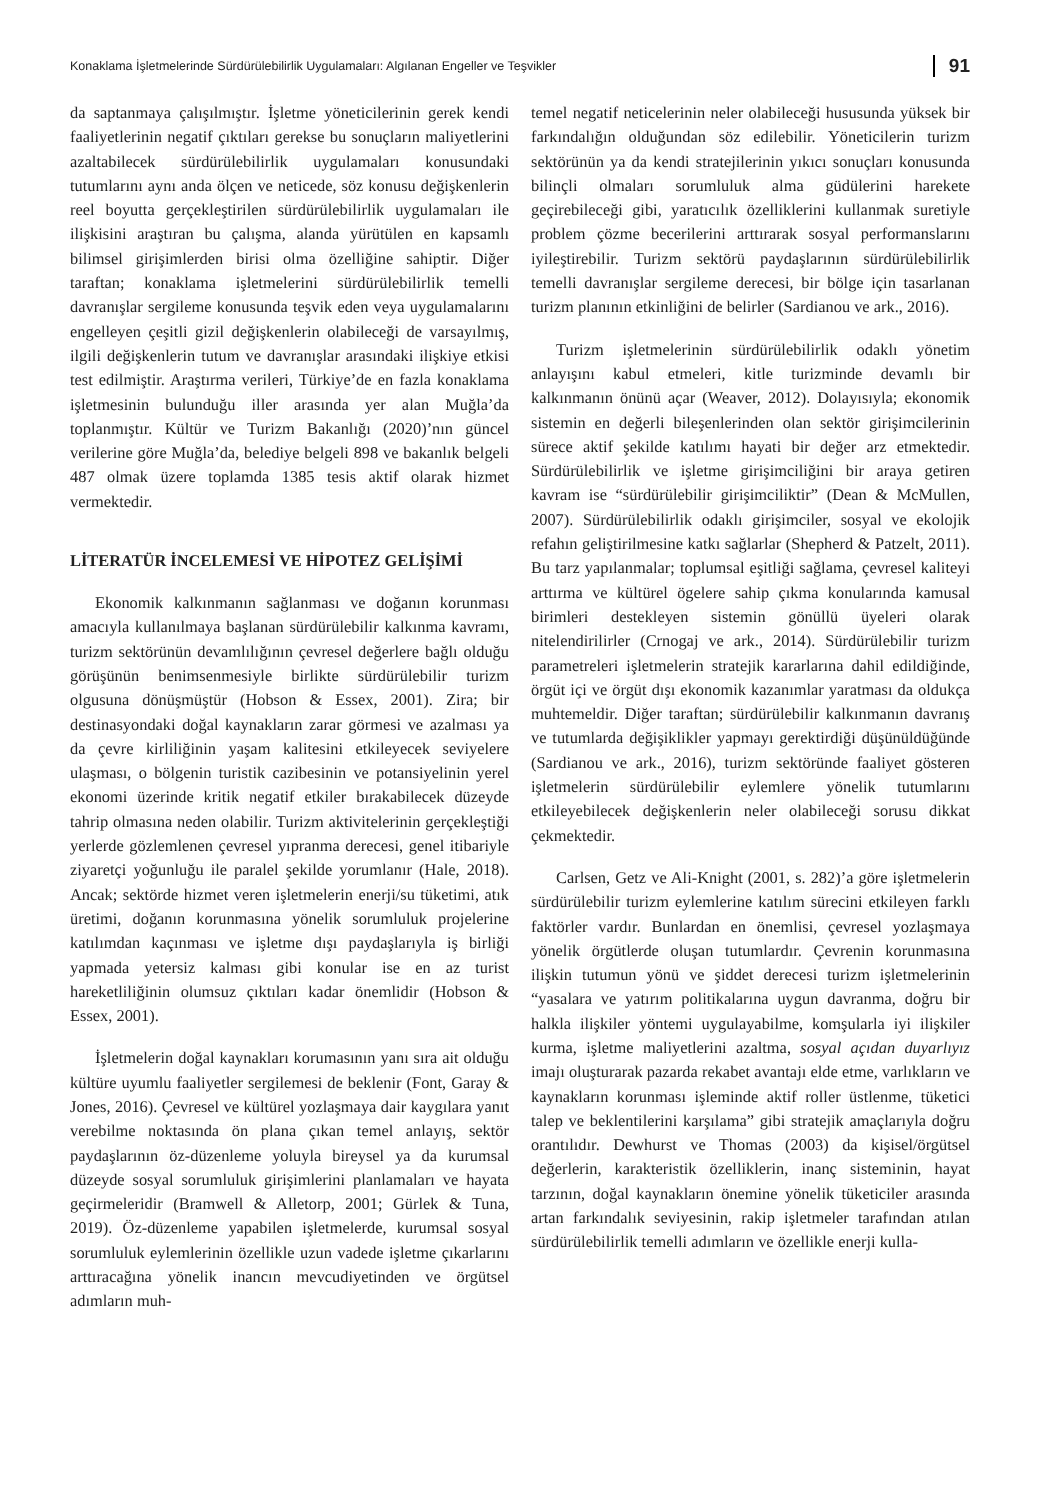Konaklama İşletmelerinde Sürdürülebilirlik Uygulamaları: Algılanan Engeller ve Teşvikler 91
da saptanmaya çalışılmıştır. İşletme yöneticilerinin gerek kendi faaliyetlerinin negatif çıktıları gerekse bu sonuçların maliyetlerini azaltabilecek sürdürülebilirlik uygulamaları konusundaki tutumlarını aynı anda ölçen ve neticede, söz konusu değişkenlerin reel boyutta gerçekleştirilen sürdürülebilirlik uygulamaları ile ilişkisini araştıran bu çalışma, alanda yürütülen en kapsamlı bilimsel girişimlerden birisi olma özelliğine sahiptir. Diğer taraftan; konaklama işletmelerini sürdürülebilirlik temelli davranışlar sergileme konusunda teşvik eden veya uygulamalarını engelleyen çeşitli gizil değişkenlerin olabileceği de varsayılmış, ilgili değişkenlerin tutum ve davranışlar arasındaki ilişkiye etkisi test edilmiştir. Araştırma verileri, Türkiye’de en fazla konaklama işletmesinin bulunduğu iller arasında yer alan Muğla’da toplanmıştır. Kültür ve Turizm Bakanlığı (2020)’nın güncel verilerine göre Muğla’da, belediye belgeli 898 ve bakanlık belgeli 487 olmak üzere toplamda 1385 tesis aktif olarak hizmet vermektedir.
LİTERATÜR İNCELEMESİ VE HİPOTEZ GELİŞİMİ
Ekonomik kalkınmanın sağlanması ve doğanın korunması amacıyla kullanılmaya başlanan sürdürülebilir kalkınma kavramı, turizm sektörünün devamlılığının çevresel değerlere bağlı olduğu görüşünün benimsenmesiyle birlikte sürdürülebilir turizm olgusuna dönüşmüştür (Hobson & Essex, 2001). Zira; bir destinasyondaki doğal kaynakların zarar görmesi ve azalması ya da çevre kirliliğinin yaşam kalitesini etkileyecek seviyelere ulaşması, o bölgenin turistik cazibesinin ve potansiyelinin yerel ekonomi üzerinde kritik negatif etkiler bırakabilecek düzeyde tahrip olmasına neden olabilir. Turizm aktivitelerinin gerçekleştiği yerlerde gözlemlenen çevresel yıpranma derecesi, genel itibariyle ziyaretçi yoğunluğu ile paralel şekilde yorumlanır (Hale, 2018). Ancak; sektörde hizmet veren işletmelerin enerji/su tüketimi, atık üretimi, doğanın korunmasına yönelik sorumluluk projelerine katılımdan kaçınması ve işletme dışı paydaşlarıyla iş birliği yapmada yetersiz kalması gibi konular ise en az turist hareketliliğinin olumsuz çıktıları kadar önemlidir (Hobson & Essex, 2001).
İşletmelerin doğal kaynakları korumasının yanı sıra ait olduğu kültüre uyumlu faaliyetler sergilemesi de beklenir (Font, Garay & Jones, 2016). Çevresel ve kültürel yozlaşmaya dair kaygılara yanıt verebilme noktasında ön plana çıkan temel anlayış, sektör paydaşlarının öz-düzenleme yoluyla bireysel ya da kurumsal düzeyde sosyal sorumluluk girişimlerini planlamaları ve hayata geçirmeleridir (Bramwell & Alletorp, 2001; Gürlek & Tuna, 2019). Öz-düzenleme yapabilen işletmelerde, kurumsal sosyal sorumluluk eylemlerinin özellikle uzun vadede işletme çıkarlarını arttıracağına yönelik inancın mevcudiyetinden ve örgütsel adımların muh-
temel negatif neticelerinin neler olabileceği hususunda yüksek bir farkındalığın olduğundan söz edilebilir. Yöneticilerin turizm sektörünün ya da kendi stratejilerinin yıkıcı sonuçları konusunda bilinçli olmaları sorumluluk alma güdülerini harekete geçirebileceği gibi, yaratıcılık özelliklerini kullanmak suretiyle problem çözme becerilerini arttırarak sosyal performanslarını iyileştirebilir. Turizm sektörü paydaşlarının sürdürülebilirlik temelli davranışlar sergileme derecesi, bir bölge için tasarlanan turizm planının etkinliğini de belirler (Sardianou ve ark., 2016).
Turizm işletmelerinin sürdürülebilirlik odaklı yönetim anlayışını kabul etmeleri, kitle turizminde devamlı bir kalkınmanın önünü açar (Weaver, 2012). Dolayısıyla; ekonomik sistemin en değerli bileşenlerinden olan sektör girişimcilerinin sürece aktif şekilde katılımı hayati bir değer arz etmektedir. Sürdürülebilirlik ve işletme girişimciliğini bir araya getiren kavram ise “sürdürülebilir girişimciliktir” (Dean & McMullen, 2007). Sürdürülebilirlik odaklı girişimciler, sosyal ve ekolojik refahın geliştirilmesine katkı sağlarlar (Shepherd & Patzelt, 2011). Bu tarz yapılanmalar; toplumsal eşitliği sağlama, çevresel kaliteyi arttırma ve kültürel ögelere sahip çıkma konularında kamusal birimleri destekleyen sistemin gönüllü üyeleri olarak nitelendirilirler (Crnogaj ve ark., 2014). Sürdürülebilir turizm parametreleri işletmelerin stratejik kararlarına dahil edildiğinde, örgüt içi ve örgüt dışı ekonomik kazanımlar yaratması da oldukça muhtemeldir. Diğer taraftan; sürdürülebilir kalkınmanın davranış ve tutumlarda değişiklikler yapmayı gerektirdiği düşünüldüğünde (Sardianou ve ark., 2016), turizm sektöründe faaliyet gösteren işletmelerin sürdürülebilir eylemlere yönelik tutumlarını etkileyebilecek değişkenlerin neler olabileceği sorusu dikkat çekmektedir.
Carlsen, Getz ve Ali-Knight (2001, s. 282)’a göre işletmelerin sürdürülebilir turizm eylemlerine katılım sürecini etkileyen farklı faktörler vardır. Bunlardan en önemlisi, çevresel yozlaşmaya yönelik örgütlerde oluşan tutumlardır. Çevrenin korunmasına ilişkin tutumun yönü ve şiddet derecesi turizm işletmelerinin “yasalara ve yatırım politikalarına uygun davranma, doğru bir halkla ilişkiler yöntemi uygulayabilme, komşularla iyi ilişkiler kurma, işletme maliyetlerini azaltma, sosyal açıdan duyarlıyız imajı oluşturarak pazarda rekabet avantajı elde etme, varlıkların ve kaynakların korunması işleminde aktif roller üstlenme, tüketici talep ve beklentilerini karşılama” gibi stratejik amaçlarıyla doğru orantılıdır. Dewhurst ve Thomas (2003) da kişisel/örgütsel değerlerin, karakteristik özelliklerin, inanç sisteminin, hayat tarzının, doğal kaynakların önemine yönelik tüketiciler arasında artan farkındalık seviyesinin, rakip işletmeler tarafından atılan sürdürülebilirlik temelli adımların ve özellikle enerji kulla-